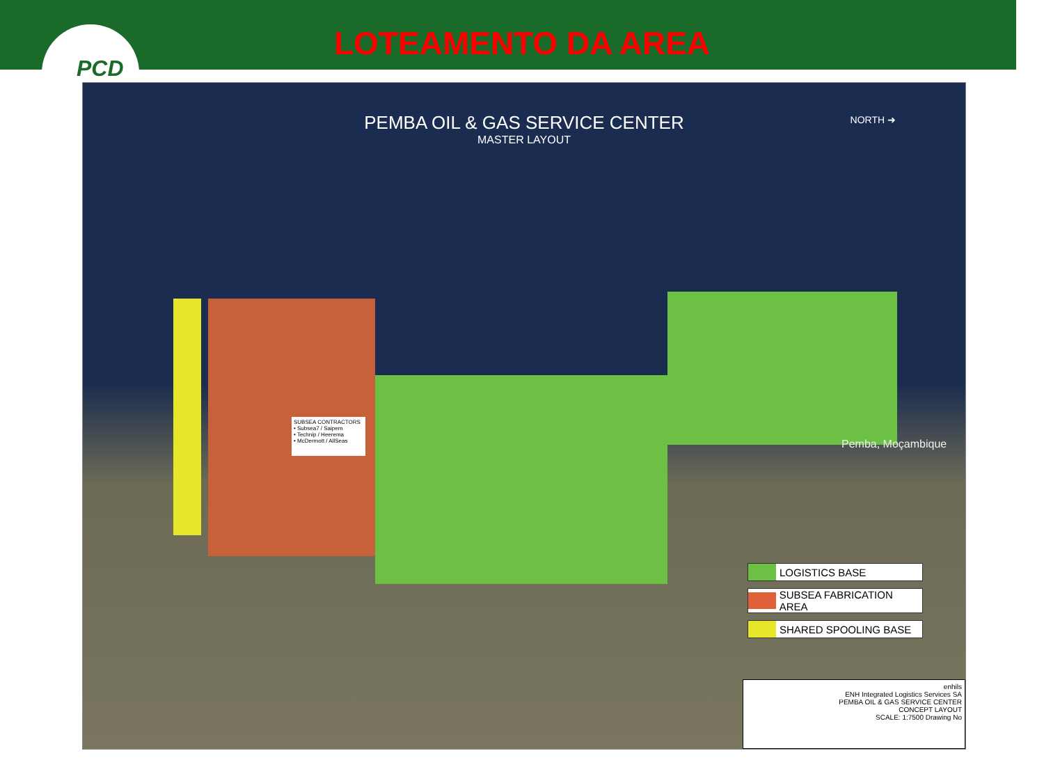PCD
LOTEAMENTO DA AREA
PEMBA OIL & GAS SERVICE CENTER
MASTER LAYOUT
NORTH ➜
SUBSEA CONTRACTORS
• Subsea7 / Saipem
• Technip / Heerema
• McDermott / AllSeas
Pemba, Moçambique
LOGISTICS BASE
SUBSEA FABRICATION AREA
SHARED SPOOLING BASE
enhils
ENH Integrated Logistics Services SA
PEMBA OIL & GAS SERVICE CENTER
CONCEPT LAYOUT
SCALE: 1:7500 Drawing No